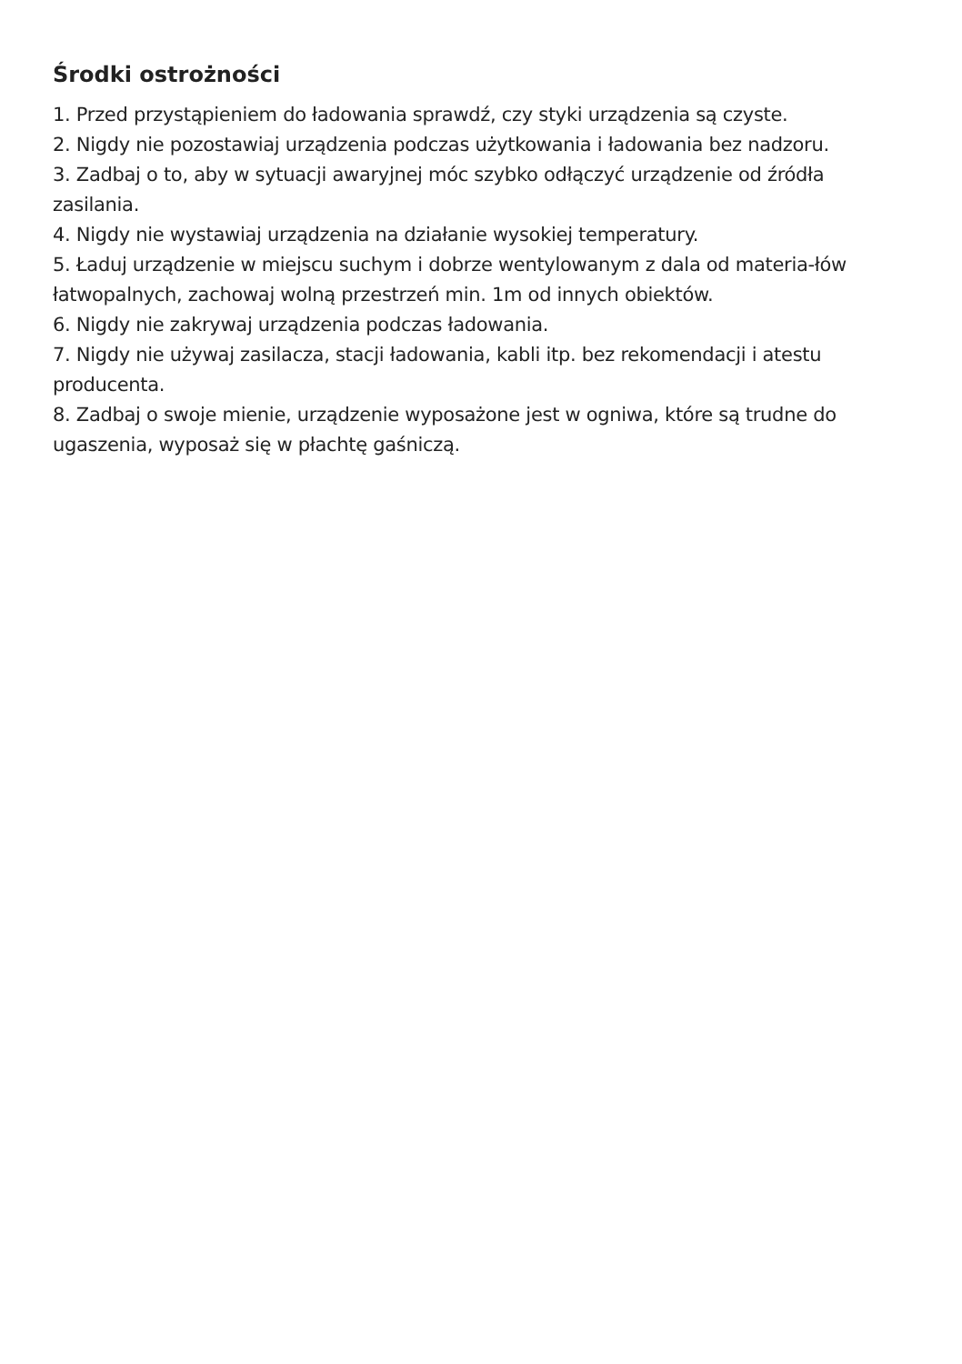Środki ostrożności
1. Przed przystąpieniem do ładowania sprawdź, czy styki urządzenia są czyste.
2. Nigdy nie pozostawiaj urządzenia podczas użytkowania i ładowania bez nadzoru.
3. Zadbaj o to, aby w sytuacji awaryjnej móc szybko odłączyć urządzenie od źródła zasilania.
4. Nigdy nie wystawiaj urządzenia na działanie wysokiej temperatury.
5. Ładuj urządzenie w miejscu suchym i dobrze wentylowanym z dala od materia-łów łatwopalnych, zachowaj wolną przestrzeń min. 1m od innych obiektów.
6. Nigdy nie zakrywaj urządzenia podczas ładowania.
7. Nigdy nie używaj zasilacza, stacji ładowania, kabli itp. bez rekomendacji i atestu producenta.
8. Zadbaj o swoje mienie, urządzenie wyposażone jest w ogniwa, które są trudne do ugaszenia, wyposaż się w płachtę gaśniczą.